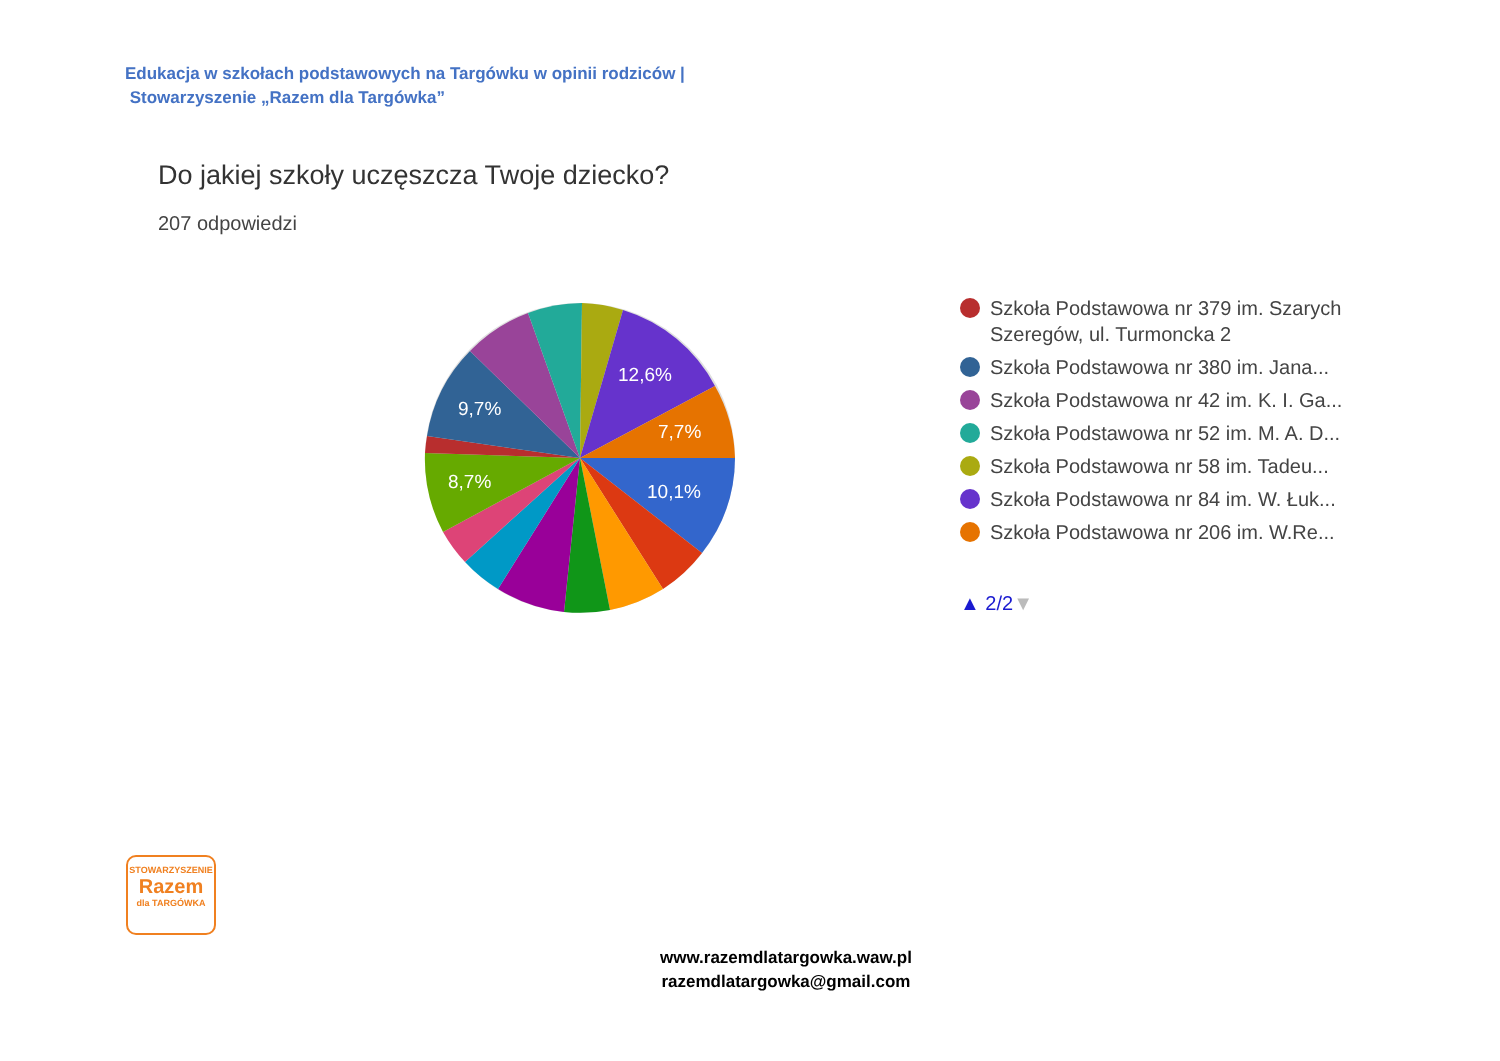Edukacja w szkołach podstawowych na Targówku w opinii rodziców |
Stowarzyszenie „Razem dla Targówka”
Do jakiej szkoły uczęszcza Twoje dziecko?
207 odpowiedzi
12,6%
7,7%
10,1%
9,7%
8,7%
Szkoła Podstawowa nr 379 im. Szarych
Szeregów, ul. Turmoncka 2
Szkoła Podstawowa nr 380 im. Jana...
Szkoła Podstawowa nr 42 im. K. I. Ga...
Szkoła Podstawowa nr 52 im. M. A. D...
Szkoła Podstawowa nr 58 im. Tadeu...
Szkoła Podstawowa nr 84 im. W. Łuk...
Szkoła Podstawowa nr 206 im. W.Re...
▲ 2/2 ▼
STOWARZYSZENIE
Razem
dla TARGÓWKA
www.razemdlatargowka.waw.pl
razemdlatargowka@gmail.com